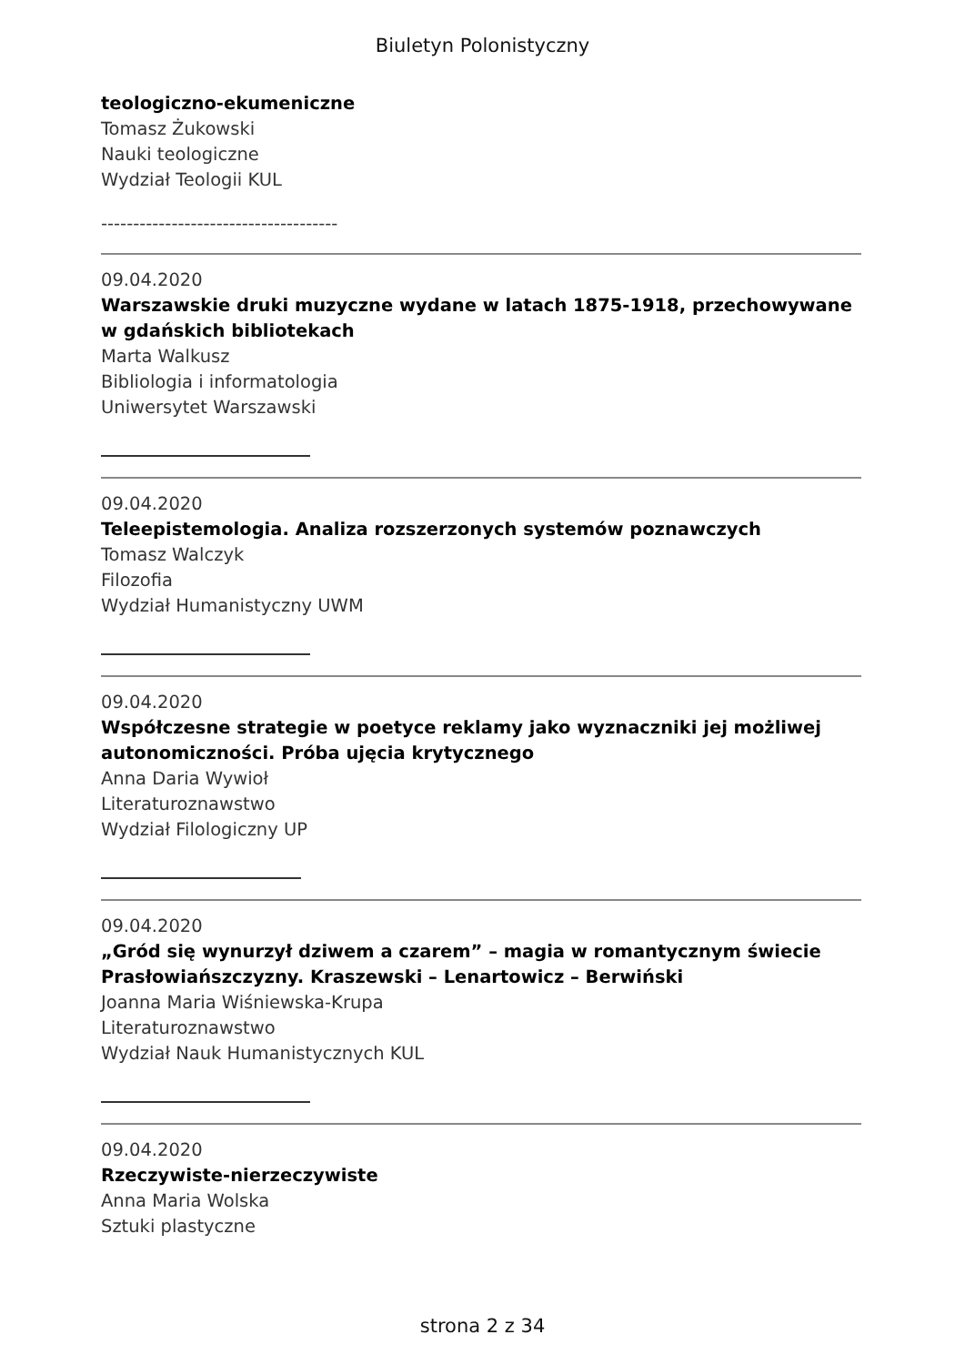Biuletyn Polonistyczny
teologiczno-ekumeniczne
Tomasz Żukowski
Nauki teologiczne
Wydział Teologii KUL
-------------------------------------
09.04.2020
Warszawskie druki muzyczne wydane w latach 1875-1918, przechowywane w gdańskich bibliotekach
Marta Walkusz
Bibliologia i informatologia
Uniwersytet Warszawski
09.04.2020
Teleepistemologia. Analiza rozszerzonych systemów poznawczych
Tomasz Walczyk
Filozofia
Wydział Humanistyczny UWM
09.04.2020
Współczesne strategie w poetyce reklamy jako wyznaczniki jej możliwej autonomiczności. Próba ujęcia krytycznego
Anna Daria Wywioł
Literaturoznawstwo
Wydział Filologiczny UP
09.04.2020
„Gród się wynurzył dziwem a czarem” – magia w romantycznym świecie Prasłowiańszczyzny. Kraszewski – Lenartowicz – Berwiński
Joanna Maria Wiśniewska-Krupa
Literaturoznawstwo
Wydział Nauk Humanistycznych KUL
09.04.2020
Rzeczywiste-nierzeczywiste
Anna Maria Wolska
Sztuki plastyczne
strona 2 z 34